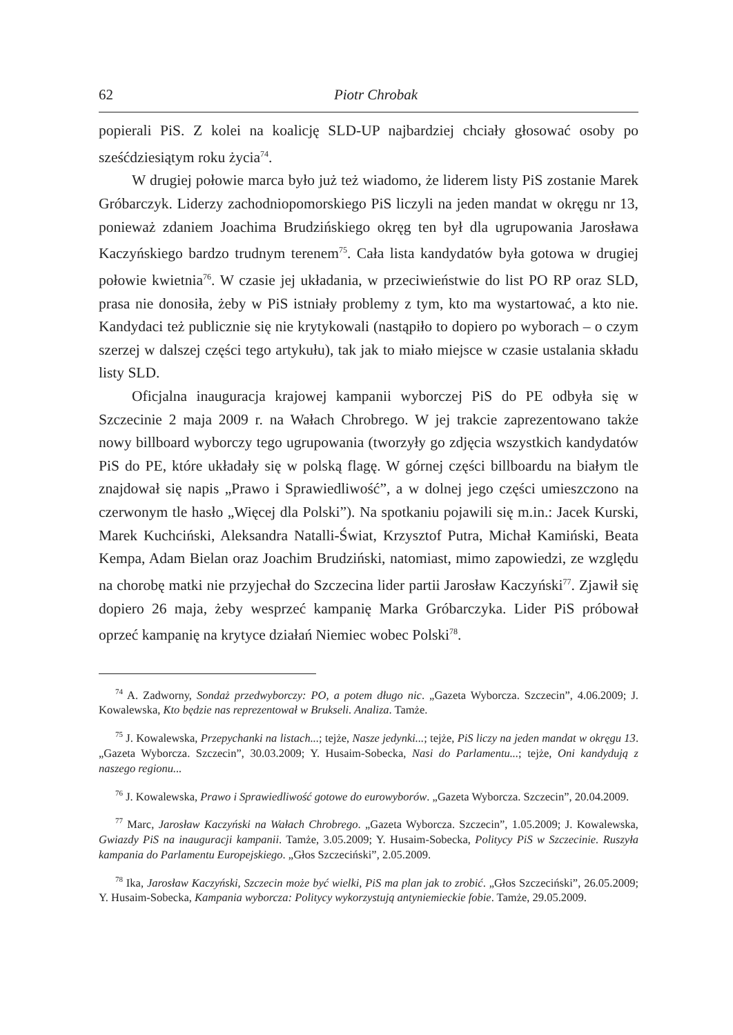62 Piotr Chrobak
popierali PiS. Z kolei na koalicję SLD-UP najbardziej chciały głosować osoby po sześćdziesiątym roku życia<sup>74</sup>.
W drugiej połowie marca było już też wiadomo, że liderem listy PiS zostanie Marek Gróbarczyk. Liderzy zachodniopomorskiego PiS liczyli na jeden mandat w okręgu nr 13, ponieważ zdaniem Joachima Brudzińskiego okręg ten był dla ugrupowania Jarosława Kaczyńskiego bardzo trudnym terenem<sup>75</sup>. Cała lista kandydatów była gotowa w drugiej połowie kwietnia<sup>76</sup>. W czasie jej układania, w przeciwieństwie do list PO RP oraz SLD, prasa nie donosiła, żeby w PiS istniały problemy z tym, kto ma wystartować, a kto nie. Kandydaci też publicznie się nie krytykowali (nastąpiło to dopiero po wyborach – o czym szerzej w dalszej części tego artykułu), tak jak to miało miejsce w czasie ustalania składu listy SLD.
Oficjalna inauguracja krajowej kampanii wyborczej PiS do PE odbyła się w Szczecinie 2 maja 2009 r. na Wałach Chrobrego. W jej trakcie zaprezentowano także nowy billboard wyborczy tego ugrupowania (tworzyły go zdjęcia wszystkich kandydatów PiS do PE, które układały się w polską flagę. W górnej części billboardu na białym tle znajdował się napis „Prawo i Sprawiedliwość”, a w dolnej jego części umieszczono na czerwonym tle hasło „Więcej dla Polski”). Na spotkaniu pojawili się m.in.: Jacek Kurski, Marek Kuchciński, Aleksandra Natalli-Świat, Krzysztof Putra, Michał Kamiński, Beata Kempa, Adam Bielan oraz Joachim Brudziński, natomiast, mimo zapowiedzi, ze względu na chorobę matki nie przyjechał do Szczecina lider partii Jarosław Kaczyński<sup>77</sup>. Zjawił się dopiero 26 maja, żeby wesprzeć kampanię Marka Gróbarczyka. Lider PiS próbował oprzeć kampanię na krytyce działań Niemiec wobec Polski<sup>78</sup>.
<sup>74</sup> A. Zadworny, Sondaż przedwyborczy: PO, a potem długo nic. „Gazeta Wyborcza. Szczecin”, 4.06.2009; J. Kowalewska, Kto będzie nas reprezentował w Brukseli. Analiza. Tamże.
<sup>75</sup> J. Kowalewska, Przepychanki na listach...; tejże, Nasze jedynki...; tejże, PiS liczy na jeden mandat w okręgu 13. „Gazeta Wyborcza. Szczecin”, 30.03.2009; Y. Husaim-Sobecka, Nasi do Parlamentu...; tejże, Oni kandydują z naszego regionu...
<sup>76</sup> J. Kowalewska, Prawo i Sprawiedliwość gotowe do eurowyborów. „Gazeta Wyborcza. Szczecin”, 20.04.2009.
<sup>77</sup> Marc, Jarosław Kaczyński na Wałach Chrobrego. „Gazeta Wyborcza. Szczecin”, 1.05.2009; J. Kowalewska, Gwiazdy PiS na inauguracji kampanii. Tamże, 3.05.2009; Y. Husaim-Sobecka, Politycy PiS w Szczecinie. Ruszyła kampania do Parlamentu Europejskiego. „Głos Szczeciński”, 2.05.2009.
<sup>78</sup> Ika, Jarosław Kaczyński, Szczecin może być wielki, PiS ma plan jak to zrobić. „Głos Szczeciński”, 26.05.2009; Y. Husaim-Sobecka, Kampania wyborcza: Politycy wykorzystują antyniemieckie fobie. Tamże, 29.05.2009.